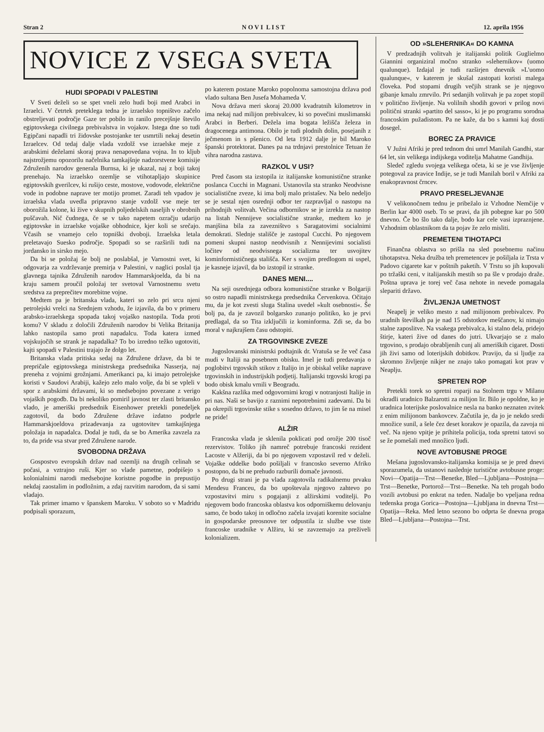Stran 2 N O V I L I S T 12. aprila 1956
NOVICE Z VSEGA SVETA
HUDI SPOPADI V PALESTINI
V Sveti deželi so se spet vneli zelo hudi boji med Arabci in Izraelci. V četrtek preteklega tedna je izraelsko topništvo začelo obstreljevati področje Gaze ter pobilo in ranilo precejšnje število egiptovskega civilnega prebivalstva in vojakov. Istega dne so tudi Egipčani napadli tri židovske postojanke ter usmrtili nekaj desetin Izraelcev. Od tedaj dalje vlada vzdolž vse izraelske meje z arabskimi deželami skoraj prava nenapovedana vojna. In to kljub najstrožjemu opozorilu načelnika tamkajšnje nadzorstvene komisije Združenih narodov generala Burnsa, ki je ukazal, naj z boji takoj prenehajo. Na izraelsko ozemlje se vtihotapljajo skupinice egiptovskih gverilcev, ki rušijo ceste, mostove, vodovode, električne vode in podobne naprave ter motijo promet. Zaradi teh vpadov je izraelska vlada uvedla pripravno stanje vzdolž vse meje ter oborožila kolone, ki žive v skupnih poljedelskih naseljih v obrobnih puščavah. Nič čudnega, če se v tako napetem ozračju udarijo egiptovske in izraelske vojaške obhodnice, kjer koli se srečajo. Včasih se vnamejo celo topniški dvoboji. Izraelska letala preletavajo Suesko področje. Spopadi so se razširili tudi na jordansko in sirsko mejo.
Da bi se položaj še bolj ne poslabšal, je Varnostni svet, ki odgovarja za vzdrževanje premirja v Palestini, v naglici poslal tja glavnega tajnika Združenih narodov Hammarskjoelda, da bi na kraju samem proučil položaj ter svetoval Varnostnemu svetu sredstva za preprečitev morebitne vojne.
Medtem pa je britanska vlada, kateri so zelo pri srcu njeni petrolejski vrelci na Srednjem vzhodu, že izjavila, da bo v primeru arabsko-izraelskega spopada takoj vojaško nastopila. Toda proti komu? V skladu z določili Združenih narodov bi Velika Britanija lahko nastopila samo proti napadalcu. Toda katera izmed vojskujočih se strank je napadalka? To bo izredno težko ugotoviti, kajti spopadi v Palestini trajajo že dolgo let.
Britanska vlada pritiska sedaj na Združene države, da bi te prepričale egiptovskega ministrskega predsednika Nasserja, naj preneha z vojnimi grožnjami. Amerikanci pa, ki imajo petrolejske koristi v Saudovi Arabiji, kažejo zelo malo volje, da bi se vpleli v spor z arabskimi državami, ki so medsebojno povezane z verigo vojaških pogodb. Da bi nekoliko pomiril javnost ter zlasti britansko vlado, je ameriški predsednik Eisenhower pretekli ponedeljek zagotovil, da bodo Združene države izdatno podprle Hammarskjoeldova prizadevanja za ugotovitev tamkajšnjega položaja in napadalca. Dodal je tudi, da se bo Amerika zavzela za to, da pride vsa stvar pred Združene narode.
SVOBODNA DRŽAVA
Gospostvo evropskih držav nad ozemlji na drugih celinah se počasi, a vztrajno ruši. Kjer so vlade pametne, podpišejo s kolonialnimi narodi medsebojne koristne pogodbe in prepustijo nekdaj zaostalim in podložnim, a zdaj razvitim narodom, da si sami vladajo.
Tak primer imamo v španskem Maroku. V soboto so v Madridu podpisali sporazum,
po katerem postane Maroko popolnoma samostojna država pod vlado sultana Ben Jusefa Mohameda V.
Nova država meri skoraj 20.000 kvadratnih kilometrov in ima nekaj nad milijon prebivalcev, ki so povečini muslimanski Arabci in Berberi. Dežela ima bogata ležišča železa in dragocenega antimona. Obilo je tudi plodnih dolin, posejanih z ječmenom in s pšenico. Od leta 1912 dalje je bil Maroko španski protektorat. Danes pa na trdnjavi prestolnice Tetuan že vihra narodna zastava.
RAZKOL V USI?
Pred časom sta izstopila iz italijanske komunistične stranke poslanca Cucchi in Magnani. Ustanovila sta stranko Neodvisne socialistične zveze, ki ima bolj malo pristašev. Na belo nedeljo se je sestal njen osrednji odbor ter razpravljal o nastopu na prihodnjih volitvah. Večina odbornikov se je izrekla za nastop na listah Nennijeve socialistične stranke, medtem ko je manjšina bila za zavezništvo s Saragatovimi socialnimi demokrati. Slednje stališče je zastopal Cucchi. Po njegovem pomeni skupni nastop neodvisnih z Nennijevimi socialisti ločitev od neodvisnega socializma ter usvojitev kominformističnega stališča. Ker s svojim predlogom ni uspel, je kasneje izjavil, da bo izstopil iz stranke.
DANES MENI....
Na seji osrednjega odbora komunistične stranke v Bolgariji so ostro napadli ministrskega predsednika Červenkova. Očitajo mu, da je kot zvesti sluga Stalina uvedel »kult osebnosti«. Še bolj pa, da je zavozil bolgarsko zunanjo politiko, ko je prvi predlagal, da so Tita izključili iz kominforma. Zdi se, da bo moral v najkrajšem času odstopiti.
ZA TRGOVINSKE ZVEZE
Jugoslovanski ministrski podtajnik dr. Vratuša se že več časa mudi v Italiji na posebnem obisku. Imel je tudi predavanja o poglobitvi trgovskih stikov z Italijo in je obiskal velike naprave trgovinskih in industrijskih podjetij. Italijanski trgovski krogi pa bodo obisk kmalu vrnili v Beogradu.
Kakšna razlika med odgovornimi krogi v notranjosti Italije in pri nas. Naši se bavijo z raznimi nepotrebnimi zadevami. Da bi pa okrepili trgovinske stike s sosedno državo, to jim še na misel ne pride!
ALŽIR
Francoska vlada je sklenila poklicati pod orožje 200 tisoč rezervistov. Toliko jih namreč potrebuje francoski rezident Lacoste v Alžeriji, da bi po njegovem vzpostavil red v deželi. Vojaške oddelke bodo pošiljali v francosko severno Afriko postopno, da bi ne prehudo razburili domače javnosti.
Po drugi strani je pa vlada zagotovila radikalnemu prvaku Mendesu Franceu, da bo upoštevala njegovo zahtevo po vzpostavitvi miru s pogajanji z alžirskimi voditelji. Po njegovem bodo francoska oblastva kos odporniškemu delovanju samo, če bodo takoj in odločno začela izvajati korenite socialne in gospodarske preosnove ter odpustila iz službe vse tiste francoske uradnike v Alžiru, ki se zavzemajo za preživeli kolonializem.
OD »SLEHERNIKA« DO KAMNA
V predzadnjih volitvah je italijanski politik Guglielmo Giannini organiziral močno stranko »slehernikov« (uomo qualunque). Izdajal je tudi razširjen dnevnik »L'uomo qualunque«, v katerem je skušal zastopati koristi malega človeka. Pod stopami drugih večjih strank se je njegovo gibanje kmalu zmrvilo. Pri sedanjih volitvah je pa zopet stopil v politično življenje. Na volilnih shodih govori v prilog novi politični stranki »partito del sasso«, ki je po programu sorodna francoskim pužadistom. Pa ne kaže, da bo s kamni kaj dosti dosegel.
BOREC ZA PRAVICE
V Južni Afriki je pred tednom dni umrl Manilah Gandhi, star 64 let, sin velikega indijskega voditelja Mahatme Gandhija.
Sledeč zgledu svojega velikega očeta, ki se je vse življenje potegoval za pravice Indije, se je tudi Manilah boril v Afriki za enakopravnost črncev.
PRAVO PRESELJEVANJE
V velikonočnem tednu je pribežalo iz Vzhodne Nemčije v Berlin kar 4000 oseb. To se pravi, da jih pobegne kar po 500 dnevno. Če bo šlo tako dalje, bodo kar cele vasi izpraznjene. Vzhodnim oblastnikom da ta pojav že zelo misliti.
PREMETENI TIHOTAPCI
Finančna oblastva so prišla na sled posebnemu načinu tihotapstva. Neka družba teh premetencev je pošiljala iz Trsta v Padovo cigarete kar v poštnih paketih. V Trstu so jih kupovali po tržaški ceni, v italijanskih mestih so pa šle v prodajo draže. Poštna uprava je torej več časa nehote in nevede pomagala slepariti državo.
ŽIVLJENJA UMETNOST
Neapelj je veliko mesto z nad milijonom prebivalcev. Po uradnih številkah pa je nad 15 odstotkov meščanov, ki nimajo stalne zaposlitve. Na vsakega prebivalca, ki stalno dela, pridejo štirje, kateri žive od danes do jutri. Ukvarjajo se z malo trgovino, s prodajo obrabljenih cunj ali ameriških cigaret. Dosti jih živi samo od loterijskih dobitkov. Pravijo, da si ljudje za skromno življenje nikjer ne znajo tako pomagati kot prav v Neaplju.
SPRETEN ROP
Pretekli torek so spretni roparji na Stolnem trgu v Milanu okradli uradnico Balzarotti za milijon lir. Bilo je opoldne, ko je uradnica loterijske poslovalnice nesla na banko neznaten zvitek z enim milijonom bankovcev. Začutila je, da jo je nekdo sredi množice sunil, a šele čez deset korakov je opazila, da zavoja ni več. Na njeno vpitje je prihitela policija, toda spretni tatovi so se že pomešali med množico ljudi.
NOVE AVTOBUSNE PROGE
Mešana jugoslovansko-italijanska komisija se je pred dnevi sporazumela, da ustanovi naslednje turistične avtobusne proge: Novi—Opatija—Trst—Benetke, Bled—Ljubljana—Postojna—Trst—Benetke, Portorož—Trst—Benetke. Na teh progah bodo vozili avtobusi po enkrat na teden. Nadalje bo vpeljana redna tedenska proga Gorica—Postojna—Ljubljana in dnevna Trst—Opatija—Reka. Med letno sezono bo odprta še dnevna proga Bled—Ljubljana—Postojna—Trst.